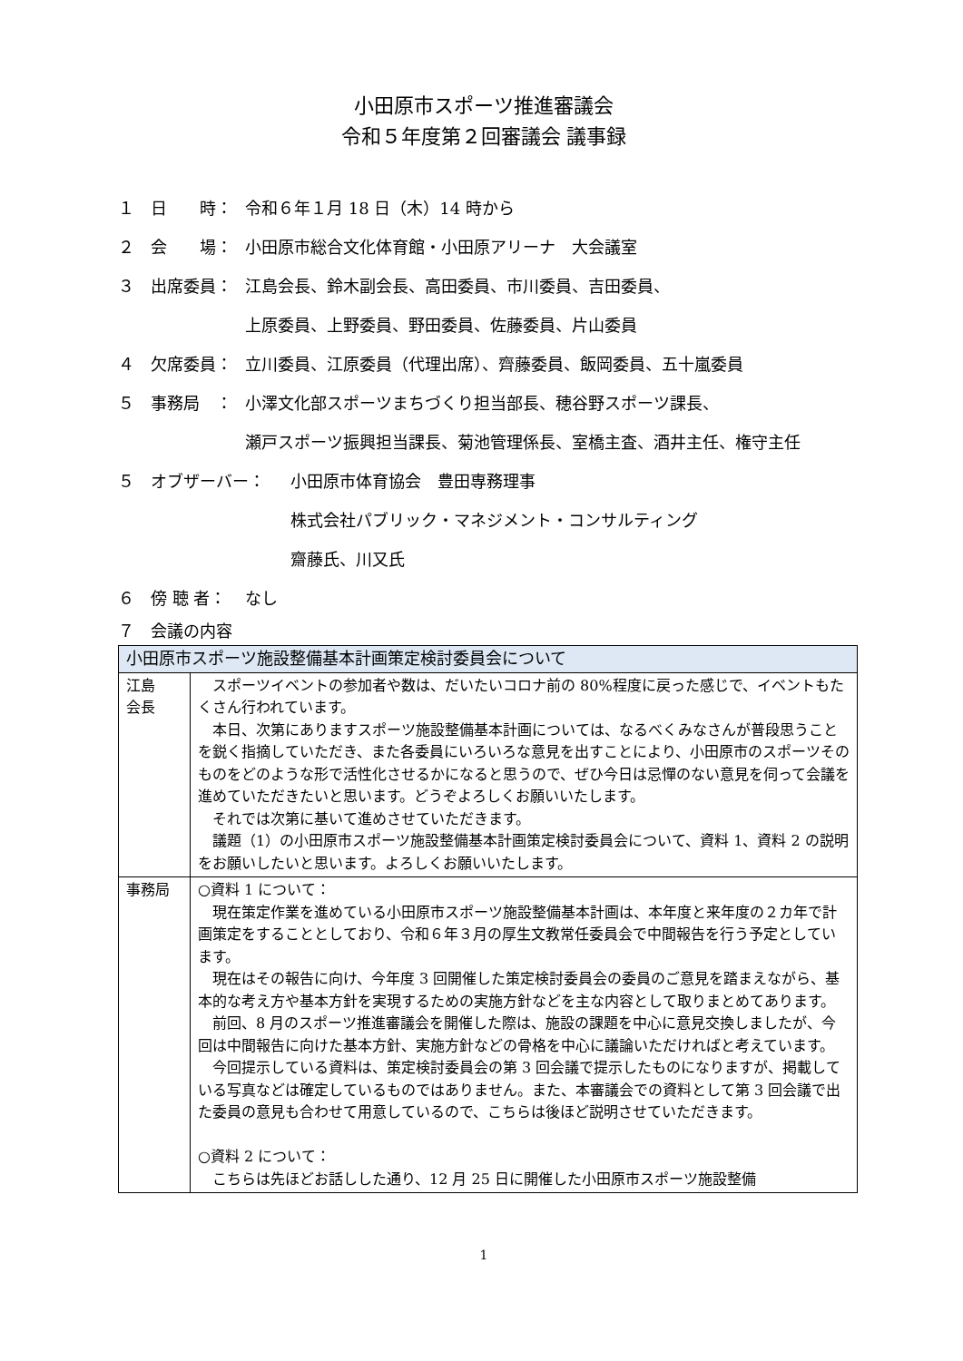小田原市スポーツ推進審議会
令和５年度第２回審議会 議事録
１　日　　時： 令和６年１月 18 日（木）14 時から
２　会　　場： 小田原市総合文化体育館・小田原アリーナ　大会議室
３　出席委員： 江島会長、鈴木副会長、高田委員、市川委員、吉田委員、
上原委員、上野委員、野田委員、佐藤委員、片山委員
４　欠席委員： 立川委員、江原委員（代理出席）、齊藤委員、飯岡委員、五十嵐委員
５　事務局　： 小澤文化部スポーツまちづくり担当部長、穂谷野スポーツ課長、
瀬戸スポーツ振興担当課長、菊池管理係長、室橋主査、酒井主任、権守主任
５　オブザーバー： 小田原市体育協会　豊田専務理事
株式会社パブリック・マネジメント・コンサルティング
齋藤氏、川又氏
６　傍 聴 者： なし
７　会議の内容
| 小田原市スポーツ施設整備基本計画策定検討委員会について | |
| --- | --- |
| 江島 会長 | スポーツイベントの参加者や数は、だいたいコロナ前の 80%程度に戻った感じで、イベントもたくさん行われています。 本日、次第にありますスポーツ施設整備基本計画については、なるべくみなさんが普段思うことを鋭く指摘していただき、また各委員にいろいろな意見を出すことにより、小田原市のスポーツそのものをどのような形で活性化させるかになると思うので、ぜひ今日は忌憚のない意見を伺って会議を進めていただきたいと思います。どうぞよろしくお願いいたします。 それでは次第に基いて進めさせていただきます。 議題（1）の小田原市スポーツ施設整備基本計画策定検討委員会について、資料 1、資料 2 の説明をお願いしたいと思います。よろしくお願いいたします。 |
| 事務局 | ○資料 1 について： 現在策定作業を進めている小田原市スポーツ施設整備基本計画は、本年度と来年度の２カ年で計画策定をすることとしており、令和６年３月の厚生文教常任委員会で中間報告を行う予定としています。 現在はその報告に向け、今年度 3 回開催した策定検討委員会の委員のご意見を踏まえながら、基本的な考え方や基本方針を実現するための実施方針などを主な内容として取りまとめてあります。 前回、8 月のスポーツ推進審議会を開催した際は、施設の課題を中心に意見交換しましたが、今回は中間報告に向けた基本方針、実施方針などの骨格を中心に議論いただければと考えています。 今回提示している資料は、策定検討委員会の第 3 回会議で提示したものになりますが、掲載している写真などは確定しているものではありません。また、本審議会での資料として第 3 回会議で出た委員の意見も合わせて用意しているので、こちらは後ほど説明させていただきます。 ○資料 2 について： こちらは先ほどお話しした通り、12 月 25 日に開催した小田原市スポーツ施設整備 |
1